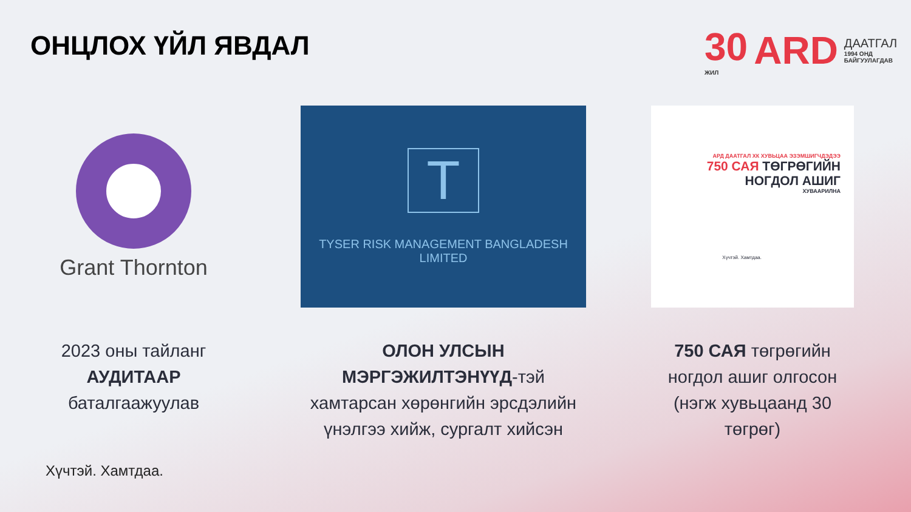ОНЦЛОХ ҮЙЛ ЯВДАЛ
30
ЖИЛ
ARD
ДААТГАЛ
1994 ОНД БАЙГУУЛАГДАВ
Grant Thornton
2023 оны тайланг
АУДИТААР
баталгаажуулав
T
TYSER RISK MANAGEMENT BANGLADESH LIMITED
ОЛОН УЛСЫН МЭРГЭЖИЛТЭНҮҮД-тэй хамтарсан хөрөнгийн эрсдэлийн үнэлгээ хийж, сургалт хийсэн
АРД ДААТГАЛ ХК ХУВЬЦАА ЭЗЭМШИГЧДЭДЭЭ
750 САЯ ТӨГРӨГИЙН
НОГДОЛ АШИГ
ХУВААРИЛНА
Хүчтэй. Хамтдаа.
750 САЯ төгрөгийн ногдол ашиг олгосон (нэгж хувьцаанд 30 төгрөг)
Хүчтэй. Хамтдаа.